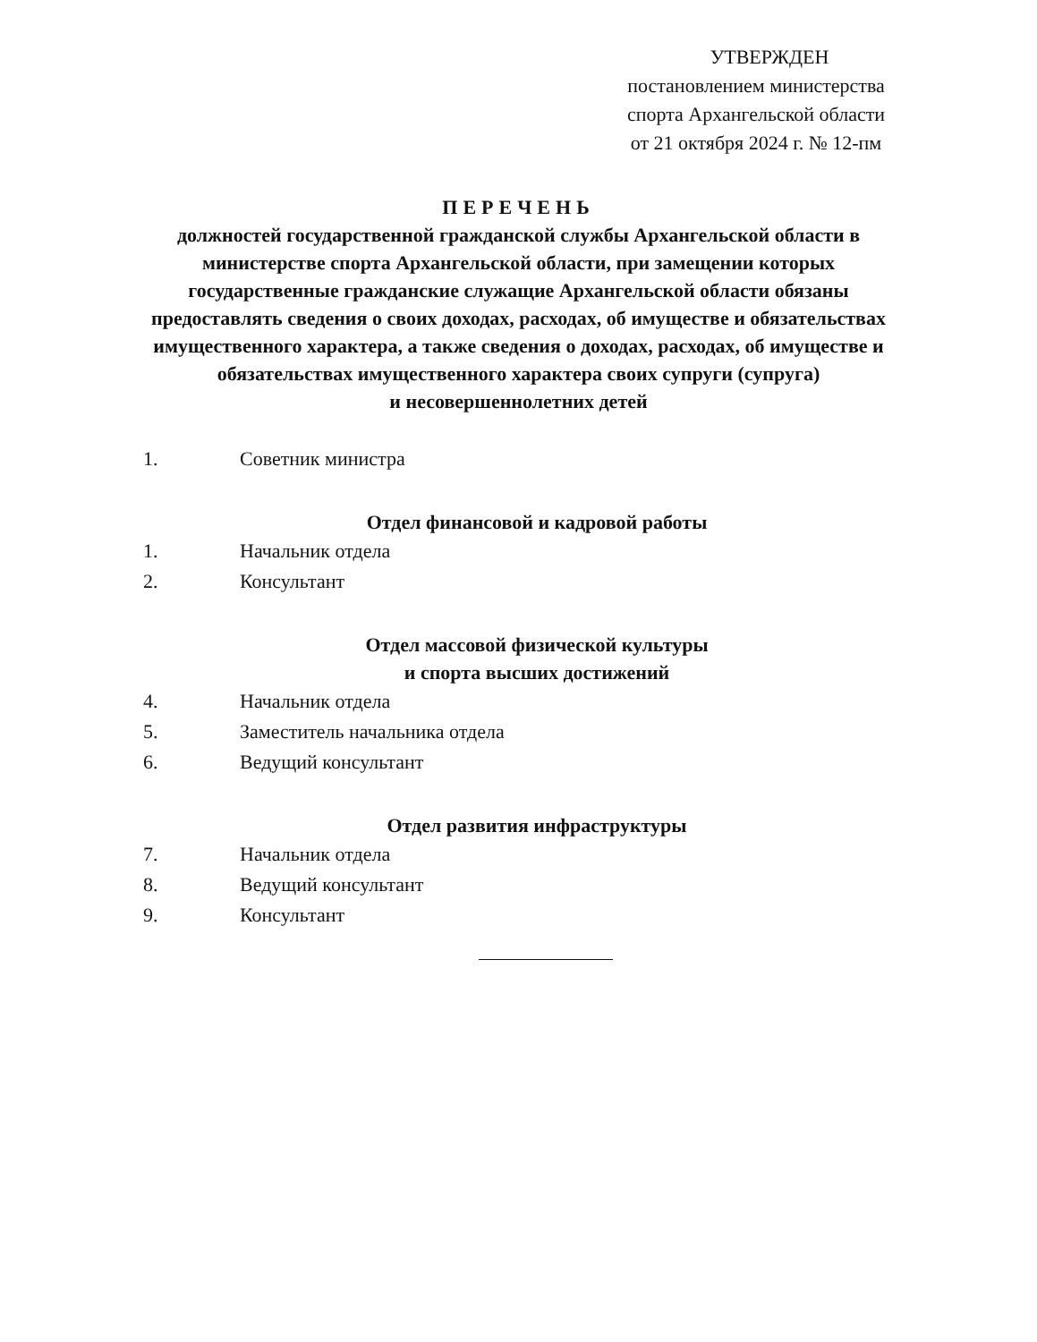УТВЕРЖДЕН
постановлением министерства
спорта Архангельской области
от 21 октября 2024 г. № 12-пм
ПЕРЕЧЕНЬ
должностей государственной гражданской службы Архангельской области в министерстве спорта Архангельской области, при замещении которых государственные гражданские служащие Архангельской области обязаны предоставлять сведения о своих доходах, расходах, об имуществе и обязательствах имущественного характера, а также сведения о доходах, расходах, об имуществе и обязательствах имущественного характера своих супруги (супруга)
и несовершеннолетних детей
1. Советник министра
Отдел финансовой и кадровой работы
1. Начальник отдела
2. Консультант
Отдел массовой физической культуры
и спорта высших достижений
4. Начальник отдела
5. Заместитель начальника отдела
6. Ведущий консультант
Отдел развития инфраструктуры
7. Начальник отдела
8. Ведущий консультант
9. Консультант